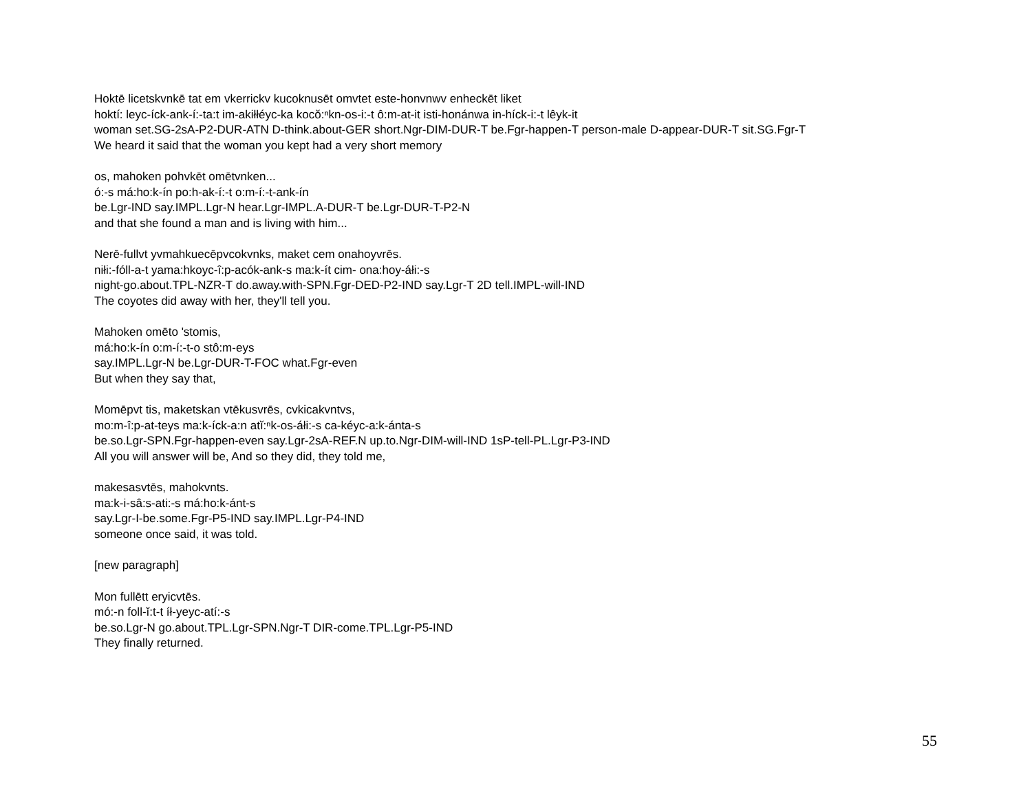Hoktē licetskvnkē tat em vkerrickv kucoknusēt omvtet este-honvnwv enheckēt liket
hoktí: leyc-íck-ank-í:-ta:t im-akiłłéyc-ka kocŏ:ⁿkn-os-i:-t ô:m-at-it isti-honánwa in-híck-i:-t lêyk-it
woman set.SG-2sA-P2-DUR-ATN D-think.about-GER short.Ngr-DIM-DUR-T be.Fgr-happen-T person-male D-appear-DUR-T sit.SG.Fgr-T
We heard it said that the woman you kept had a very short memory
os, mahoken pohvkēt omētvnken...
ó:-s má:ho:k-ín po:h-ak-í:-t o:m-í:-t-ank-ín
be.Lgr-IND say.IMPL.Lgr-N hear.Lgr-IMPL.A-DUR-T be.Lgr-DUR-T-P2-N
and that she found a man and is living with him...
Nerē-fullvt yvmahkuecēpvcokvnks, maket cem onahoyvrēs.
niłi:-fóll-a-t yama:hkoyc-î:p-acók-ank-s ma:k-ít cim- ona:hoy-áłi:-s
night-go.about.TPL-NZR-T do.away.with-SPN.Fgr-DED-P2-IND say.Lgr-T 2D tell.IMPL-will-IND
The coyotes did away with her, they'll tell you.
Mahoken omēto 'stomis,
má:ho:k-ín o:m-í:-t-o stô:m-eys
say.IMPL.Lgr-N be.Lgr-DUR-T-FOC what.Fgr-even
But when they say that,
Momēpvt tis, maketskan vtēkusvrēs, cvkicakvntvs,
mo:m-î:p-at-teys ma:k-íck-a:n atĭ:ⁿk-os-áłi:-s ca-kéyc-a:k-ánta-s
be.so.Lgr-SPN.Fgr-happen-even say.Lgr-2sA-REF.N up.to.Ngr-DIM-will-IND 1sP-tell-PL.Lgr-P3-IND
All you will answer will be, And so they did, they told me,
makesasvtēs, mahokvnts.
ma:k-i-sâ:s-ati:-s má:ho:k-ánt-s
say.Lgr-I-be.some.Fgr-P5-IND say.IMPL.Lgr-P4-IND
someone once said, it was told.
[new paragraph]
Mon fullētt eryicvtēs.
mó:-n foll-ĭ:t-t íł-yeyc-atí:-s
be.so.Lgr-N go.about.TPL.Lgr-SPN.Ngr-T DIR-come.TPL.Lgr-P5-IND
They finally returned.
55